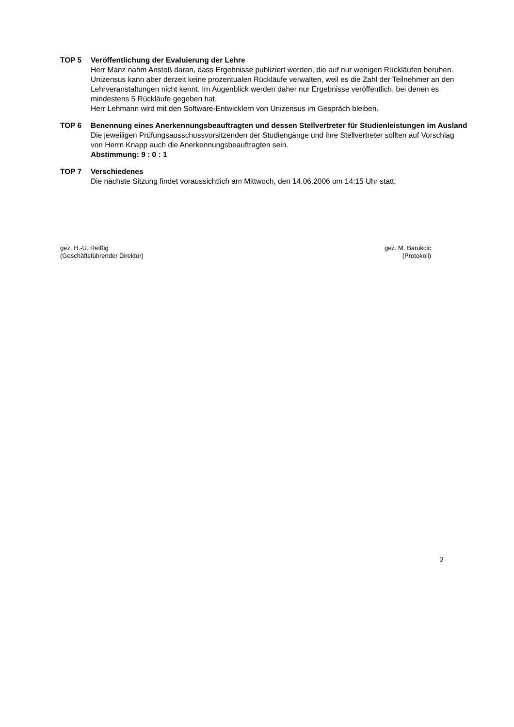TOP 5 Veröffentlichung der Evaluierung der Lehre
Herr Manz nahm Anstoß daran, dass Ergebnisse publiziert werden, die auf nur wenigen Rückläufen beruhen. Unizensus kann aber derzeit keine prozentualen Rückläufe verwalten, weil es die Zahl der Teilnehmer an den Lehrveranstaltungen nicht kennt. Im Augenblick werden daher nur Ergebnisse veröffentlich, bei denen es mindestens 5 Rückläufe gegeben hat.
Herr Lehmann wird mit den Software-Entwicklern von Unizensus im Gespräch bleiben.
TOP 6 Benennung eines Anerkennungsbeauftragten und dessen Stellvertreter für Studienleistungen im Ausland
Die jeweiligen Prüfungsausschussvorsitzenden der Studiengänge und ihre Stellvertreter sollten auf Vorschlag von Herrn Knapp auch die Anerkennungsbeauftragten sein.
Abstimmung: 9 : 0 : 1
TOP 7 Verschiedenes
Die nächste Sitzung findet voraussichtlich am Mittwoch, den 14.06.2006 um 14:15 Uhr statt.
gez. H.-U. Reißig
(Geschäftsführender Direktor)
gez. M. Barukcic
(Protokoll)
2